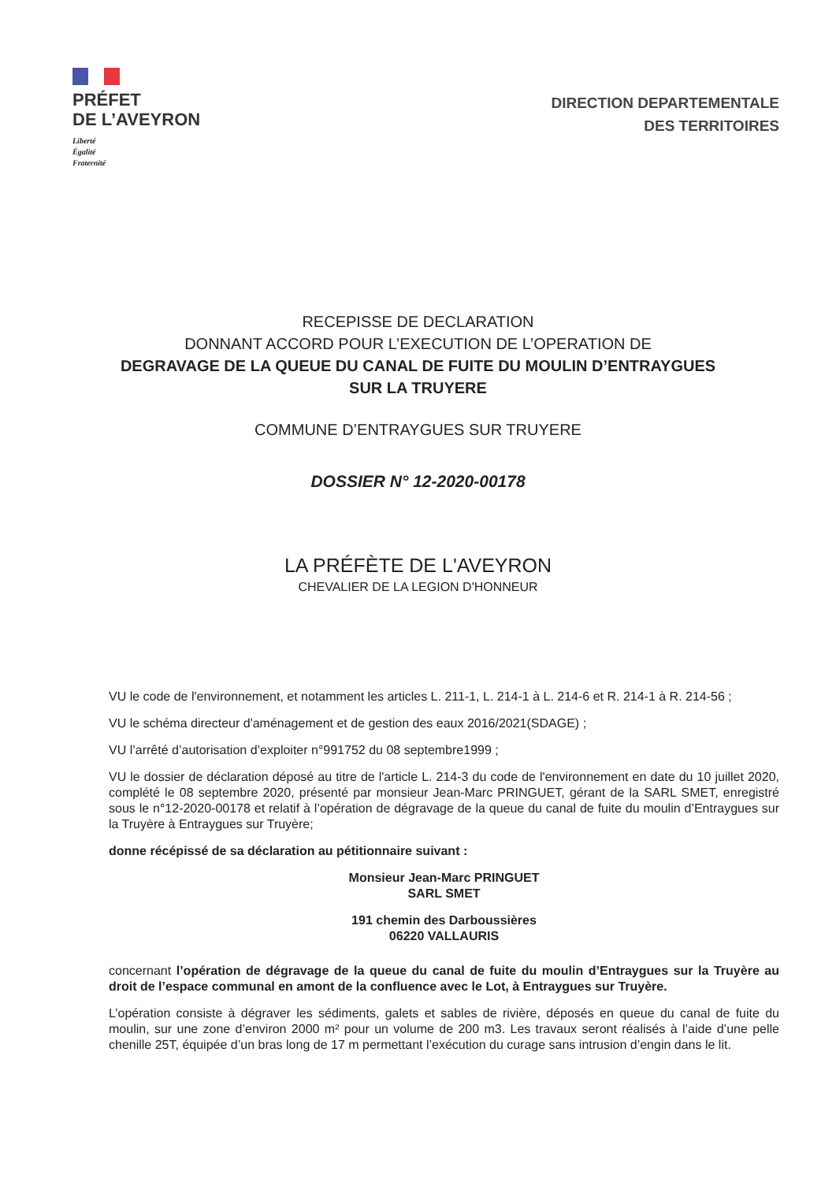PRÉFET
DE L’AVEYRON
Liberté
Égalité
Fraternité
DIRECTION DEPARTEMENTALE
DES TERRITOIRES
RECEPISSE DE DECLARATION
DONNANT ACCORD POUR L’EXECUTION DE L’OPERATION DE
DEGRAVAGE DE LA QUEUE DU CANAL DE FUITE DU MOULIN D’ENTRAYGUES
SUR LA TRUYERE
COMMUNE D’ENTRAYGUES SUR TRUYERE
DOSSIER N° 12-2020-00178
LA PRÉFÈTE DE L'AVEYRON
CHEVALIER DE LA LEGION D'HONNEUR
VU le code de l'environnement, et notamment les articles L. 211-1, L. 214-1 à L. 214-6 et R. 214-1 à R. 214-56 ;
VU le schéma directeur d'aménagement et de gestion des eaux 2016/2021(SDAGE) ;
VU l’arrêté d’autorisation d’exploiter n°991752 du 08 septembre1999 ;
VU le dossier de déclaration déposé au titre de l'article L. 214-3 du code de l'environnement en date du 10 juillet 2020, complété le 08 septembre 2020, présenté par monsieur Jean-Marc PRINGUET, gérant de la SARL SMET, enregistré sous le n°12-2020-00178 et relatif à l’opération de dégravage de la queue du canal de fuite du moulin d’Entraygues sur la Truyère à Entraygues sur Truyère;
donne récépissé de sa déclaration au pétitionnaire suivant :
Monsieur Jean-Marc PRINGUET
SARL SMET
191 chemin des Darboussières
06220 VALLAURIS
concernant l’opération de dégravage de la queue du canal de fuite du moulin d’Entraygues sur la Truyère au droit de l’espace communal en amont de la confluence avec le Lot, à Entraygues sur Truyère.
L’opération consiste à dégraver les sédiments, galets et sables de rivière, déposés en queue du canal de fuite du moulin, sur une zone d’environ 2000 m² pour un volume de 200 m3. Les travaux seront réalisés à l’aide d’une pelle chenille 25T, équipée d’un bras long de 17 m permettant l’exécution du curage sans intrusion d’engin dans le lit.